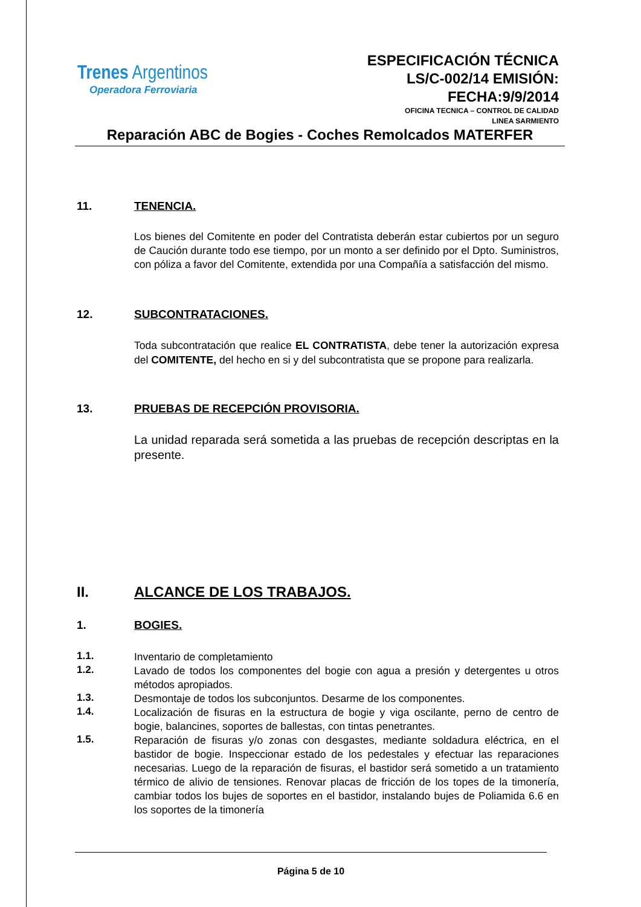Trenes Argentinos
Operadora Ferroviaria
ESPECIFICACIÓN TÉCNICA
LS/C-002/14 EMISIÓN:
FECHA:9/9/2014
OFICINA TECNICA – CONTROL DE CALIDAD
LINEA SARMIENTO
Reparación ABC de Bogies - Coches Remolcados MATERFER
11. TENENCIA.
Los bienes del Comitente en poder del Contratista deberán estar cubiertos por un seguro de Caución durante todo ese tiempo, por un monto a ser definido por el Dpto. Suministros, con póliza a favor del Comitente, extendida por una Compañía a satisfacción del mismo.
12. SUBCONTRATACIONES.
Toda subcontratación que realice EL CONTRATISTA, debe tener la autorización expresa del COMITENTE, del hecho en si y del subcontratista que se propone para realizarla.
13. PRUEBAS DE RECEPCIÓN PROVISORIA.
La unidad reparada será sometida a las pruebas de recepción descriptas en la presente.
II. ALCANCE DE LOS TRABAJOS.
1. BOGIES.
1.1.
Inventario de completamiento
1.2.
Lavado de todos los componentes del bogie con agua a presión y detergentes u otros métodos apropiados.
1.3.
Desmontaje de todos los subconjuntos. Desarme de los componentes.
1.4.
Localización de fisuras en la estructura de bogie y viga oscilante, perno de centro de bogie, balancines, soportes de ballestas, con tintas penetrantes.
1.5.
Reparación de fisuras y/o zonas con desgastes, mediante soldadura eléctrica, en el bastidor de bogie. Inspeccionar estado de los pedestales y efectuar las reparaciones necesarias. Luego de la reparación de fisuras, el bastidor será sometido a un tratamiento térmico de alivio de tensiones. Renovar placas de fricción de los topes de la timonería, cambiar todos los bujes de soportes en el bastidor, instalando bujes de Poliamida 6.6 en los soportes de la timonería
Página 5 de 10